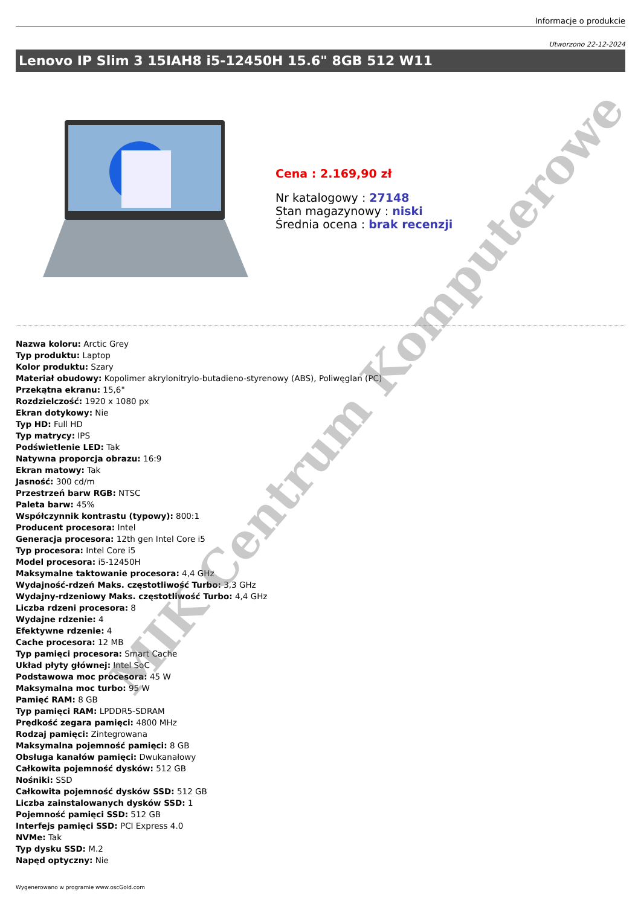Informacje o produkcie
Utworzono 22-12-2024
Lenovo IP Slim 3 15IAH8 i5-12450H 15.6" 8GB 512 W11
Cena : 2.169,90 zł
Nr katalogowy : 27148
Stan magazynowy : niski
Średnia ocena : brak recenzji
Nazwa koloru: Arctic Grey
Typ produktu: Laptop
Kolor produktu: Szary
Materiał obudowy: Kopolimer akrylonitrylo-butadieno-styrenowy (ABS), Poliwęglan (PC)
Przekątna ekranu: 15,6"
Rozdzielczość: 1920 x 1080 px
Ekran dotykowy: Nie
Typ HD: Full HD
Typ matrycy: IPS
Podświetlenie LED: Tak
Natywna proporcja obrazu: 16:9
Ekran matowy: Tak
Jasność: 300 cd/m
Przestrzeń barw RGB: NTSC
Paleta barw: 45%
Współczynnik kontrastu (typowy): 800:1
Producent procesora: Intel
Generacja procesora: 12th gen Intel Core i5
Typ procesora: Intel Core i5
Model procesora: i5-12450H
Maksymalne taktowanie procesora: 4,4 GHz
Wydajność-rdzeń Maks. częstotliwość Turbo: 3,3 GHz
Wydajny-rdzeniowy Maks. częstotliwość Turbo: 4,4 GHz
Liczba rdzeni procesora: 8
Wydajne rdzenie: 4
Efektywne rdzenie: 4
Cache procesora: 12 MB
Typ pamięci procesora: Smart Cache
Układ płyty głównej: Intel SoC
Podstawowa moc procesora: 45 W
Maksymalna moc turbo: 95 W
Pamięć RAM: 8 GB
Typ pamięci RAM: LPDDR5-SDRAM
Prędkość zegara pamięci: 4800 MHz
Rodzaj pamięci: Zintegrowana
Maksymalna pojemność pamięci: 8 GB
Obsługa kanałów pamięci: Dwukanałowy
Całkowita pojemność dysków: 512 GB
Nośniki: SSD
Całkowita pojemność dysków SSD: 512 GB
Liczba zainstalowanych dysków SSD: 1
Pojemność pamięci SSD: 512 GB
Interfejs pamięci SSD: PCI Express 4.0
NVMe: Tak
Typ dysku SSD: M.2
Napęd optyczny: Nie
Wygenerowano w programie www.oscGold.com
MIK Centrum Komputerowe